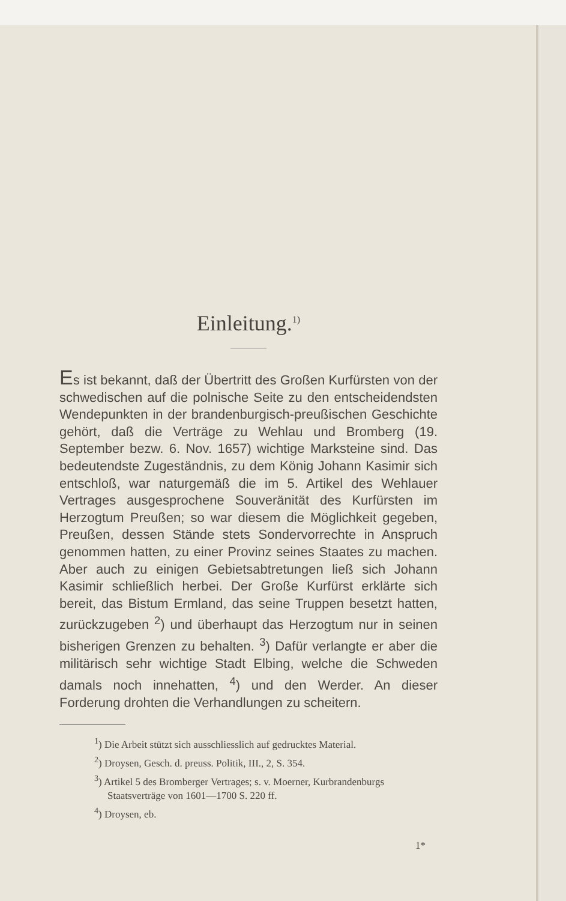Einleitung.<sup>1)</sup>
Es ist bekannt, daß der Übertritt des Großen Kurfürsten von der schwedischen auf die polnische Seite zu den entscheidendsten Wendepunkten in der brandenburgisch-preußischen Geschichte gehört, daß die Verträge zu Wehlau und Bromberg (19. September bezw. 6. Nov. 1657) wichtige Marksteine sind. Das bedeutendste Zugeständnis, zu dem König Johann Kasimir sich entschloß, war naturgemäß die im 5. Artikel des Wehlauer Vertrages ausgesprochene Souveränität des Kurfürsten im Herzogtum Preußen; so war diesem die Möglichkeit gegeben, Preußen, dessen Stände stets Sondervorrechte in Anspruch genommen hatten, zu einer Provinz seines Staates zu machen. Aber auch zu einigen Gebietsabtretungen ließ sich Johann Kasimir schließlich herbei. Der Große Kurfürst erklärte sich bereit, das Bistum Ermland, das seine Truppen besetzt hatten, zurückzugeben <sup>2</sup>) und überhaupt das Herzogtum nur in seinen bisherigen Grenzen zu behalten. <sup>3</sup>) Dafür verlangte er aber die militärisch sehr wichtige Stadt Elbing, welche die Schweden damals noch innehatten, <sup>4</sup>) und den Werder. An dieser Forderung drohten die Verhandlungen zu scheitern.
<sup>1</sup>) Die Arbeit stützt sich ausschliesslich auf gedrucktes Material.
<sup>2</sup>) Droysen, Gesch. d. preuss. Politik, III., 2, S. 354.
<sup>3</sup>) Artikel 5 des Bromberger Vertrages; s. v. Moerner, Kurbrandenburgs Staatsverträge von 1601—1700 S. 220 ff.
<sup>4</sup>) Droysen, eb.
1*